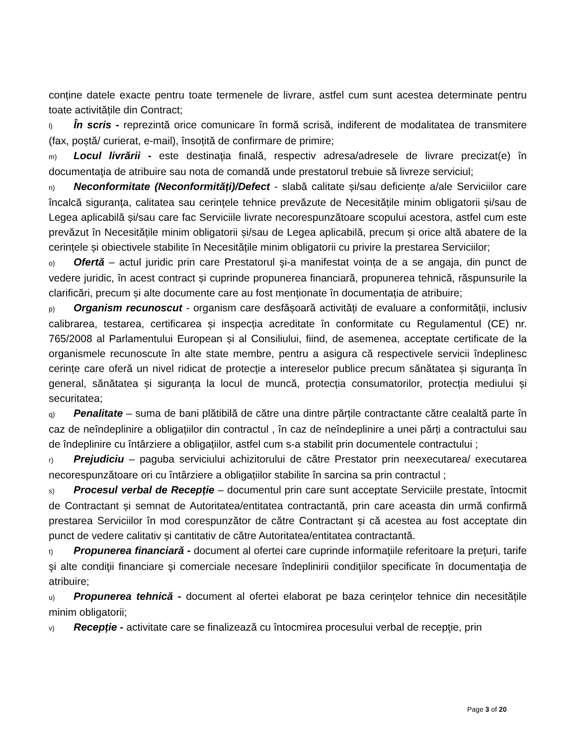conține datele exacte pentru toate termenele de livrare, astfel cum sunt acestea determinate pentru toate activitățile din Contract;
l) În scris - reprezintă orice comunicare în formă scrisă, indiferent de modalitatea de transmitere (fax, poștă/ curierat, e-mail), însoțită de confirmare de primire;
m) Locul livrării - este destinaţia finală, respectiv adresa/adresele de livrare precizat(e) în documentaţia de atribuire sau nota de comandă unde prestatorul trebuie să livreze serviciul;
n) Neconformitate (Neconformități)/Defect - slabă calitate și/sau deficiențe a/ale Serviciilor care încalcă siguranța, calitatea sau cerințele tehnice prevăzute de Necesitățile minim obligatorii și/sau de Legea aplicabilă și/sau care fac Serviciile livrate necorespunzătoare scopului acestora, astfel cum este prevăzut în Necesitățile minim obligatorii și/sau de Legea aplicabilă, precum și orice altă abatere de la cerințele și obiectivele stabilite în Necesitățile minim obligatorii cu privire la prestarea Serviciilor;
o) Ofertă – actul juridic prin care Prestatorul şi-a manifestat voința de a se angaja, din punct de vedere juridic, în acest contract și cuprinde propunerea financiară, propunerea tehnică, răspunsurile la clarificări, precum și alte documente care au fost menționate în documentația de atribuire;
p) Organism recunoscut - organism care desfășoară activități de evaluare a conformității, inclusiv calibrarea, testarea, certificarea și inspecția acreditate în conformitate cu Regulamentul (CE) nr. 765/2008 al Parlamentului European și al Consiliului, fiind, de asemenea, acceptate certificate de la organismele recunoscute în alte state membre, pentru a asigura că respectivele servicii îndeplinesc cerințe care oferă un nivel ridicat de protecție a intereselor publice precum sănătatea și siguranța în general, sănătatea și siguranța la locul de muncă, protecția consumatorilor, protecția mediului și securitatea;
q) Penalitate – suma de bani plătibilă de către una dintre părțile contractante către cealaltă parte în caz de neîndeplinire a obligațiilor din contractul , în caz de neîndeplinire a unei părți a contractului sau de îndeplinire cu întârziere a obligațiilor, astfel cum s-a stabilit prin documentele contractului ;
r) Prejudiciu – paguba serviciului achizitorului de către Prestator prin neexecutarea/ executarea necorespunzătoare ori cu întârziere a obligațiilor stabilite în sarcina sa prin contractul ;
s) Procesul verbal de Recepție – documentul prin care sunt acceptate Serviciile prestate, întocmit de Contractant și semnat de Autoritatea/entitatea contractantă, prin care aceasta din urmă confirmă prestarea Serviciilor în mod corespunzător de către Contractant și că acestea au fost acceptate din punct de vedere calitativ și cantitativ de către Autoritatea/entitatea contractantă.
t) Propunerea financiară - document al ofertei care cuprinde informaţiile referitoare la preţuri, tarife şi alte condiţii financiare şi comerciale necesare îndeplinirii condiţiilor specificate în documentaţia de atribuire;
u) Propunerea tehnică - document al ofertei elaborat pe baza cerințelor tehnice din necesitățile minim obligatorii;
v) Recepție - activitate care se finalizează cu întocmirea procesului verbal de recepţie, prin
Page 3 of 20